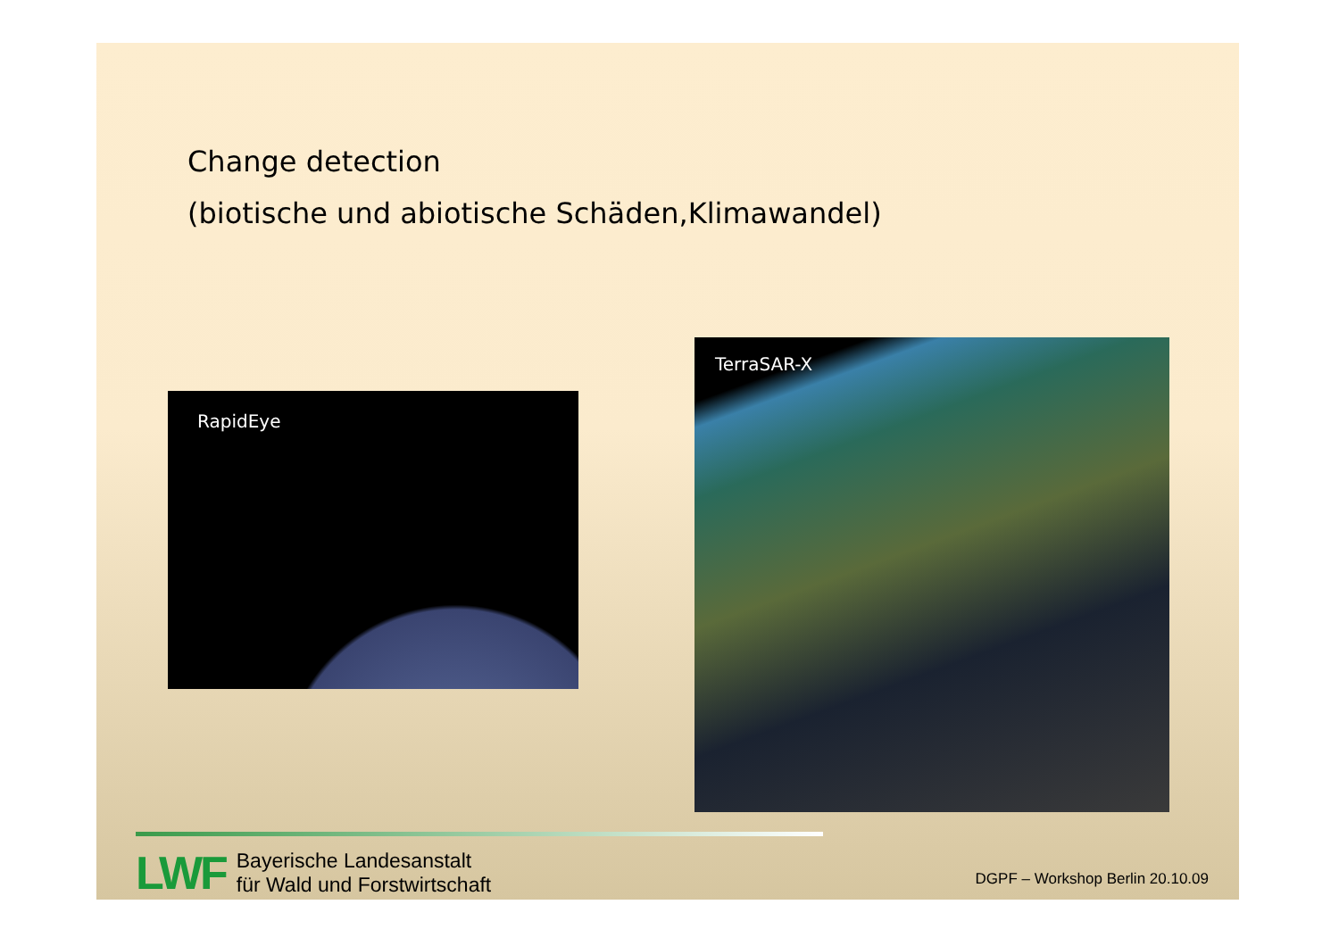Change detection
(biotische und abiotische Schäden,Klimawandel)
RapidEye
TerraSAR-X
LWF
Bayerische Landesanstalt
für Wald und Forstwirtschaft
DGPF – Workshop Berlin 20.10.09